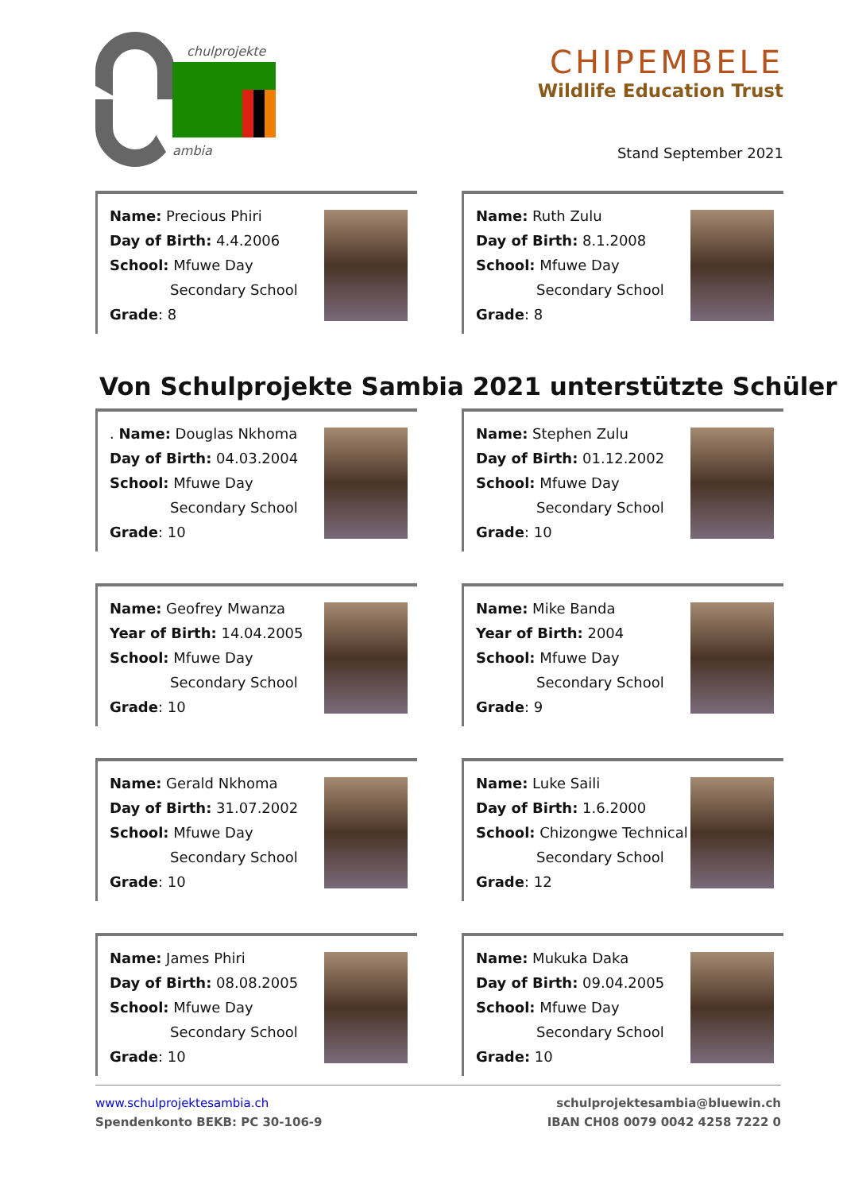chulprojekte
ambia
CHIPEMBELE
Wildlife Education Trust
Stand September 2021
Name: Precious Phiri
Day of Birth: 4.4.2006
School: Mfuwe Day
Secondary School
Grade: 8
Name: Ruth Zulu
Day of Birth: 8.1.2008
School: Mfuwe Day
Secondary School
Grade: 8
Von Schulprojekte Sambia 2021 unterstützte Schüler
. Name: Douglas Nkhoma
Day of Birth: 04.03.2004
School: Mfuwe Day
Secondary School
Grade: 10
Name: Stephen Zulu
Day of Birth: 01.12.2002
School: Mfuwe Day
Secondary School
Grade: 10
Name: Geofrey Mwanza
Year of Birth: 14.04.2005
School: Mfuwe Day
Secondary School
Grade: 10
Name: Mike Banda
Year of Birth: 2004
School: Mfuwe Day
Secondary School
Grade: 9
Name: Gerald Nkhoma
Day of Birth: 31.07.2002
School: Mfuwe Day
Secondary School
Grade: 10
Name: Luke Saili
Day of Birth: 1.6.2000
School: Chizongwe Technical
Secondary School
Grade: 12
Name: James Phiri
Day of Birth: 08.08.2005
School: Mfuwe Day
Secondary School
Grade: 10
Name: Mukuka Daka
Day of Birth: 09.04.2005
School: Mfuwe Day
Secondary School
Grade: 10
www.schulprojektesambia.ch
Spendenkonto BEKB: PC 30-106-9
schulprojektesambia@bluewin.ch
IBAN CH08 0079 0042 4258 7222 0